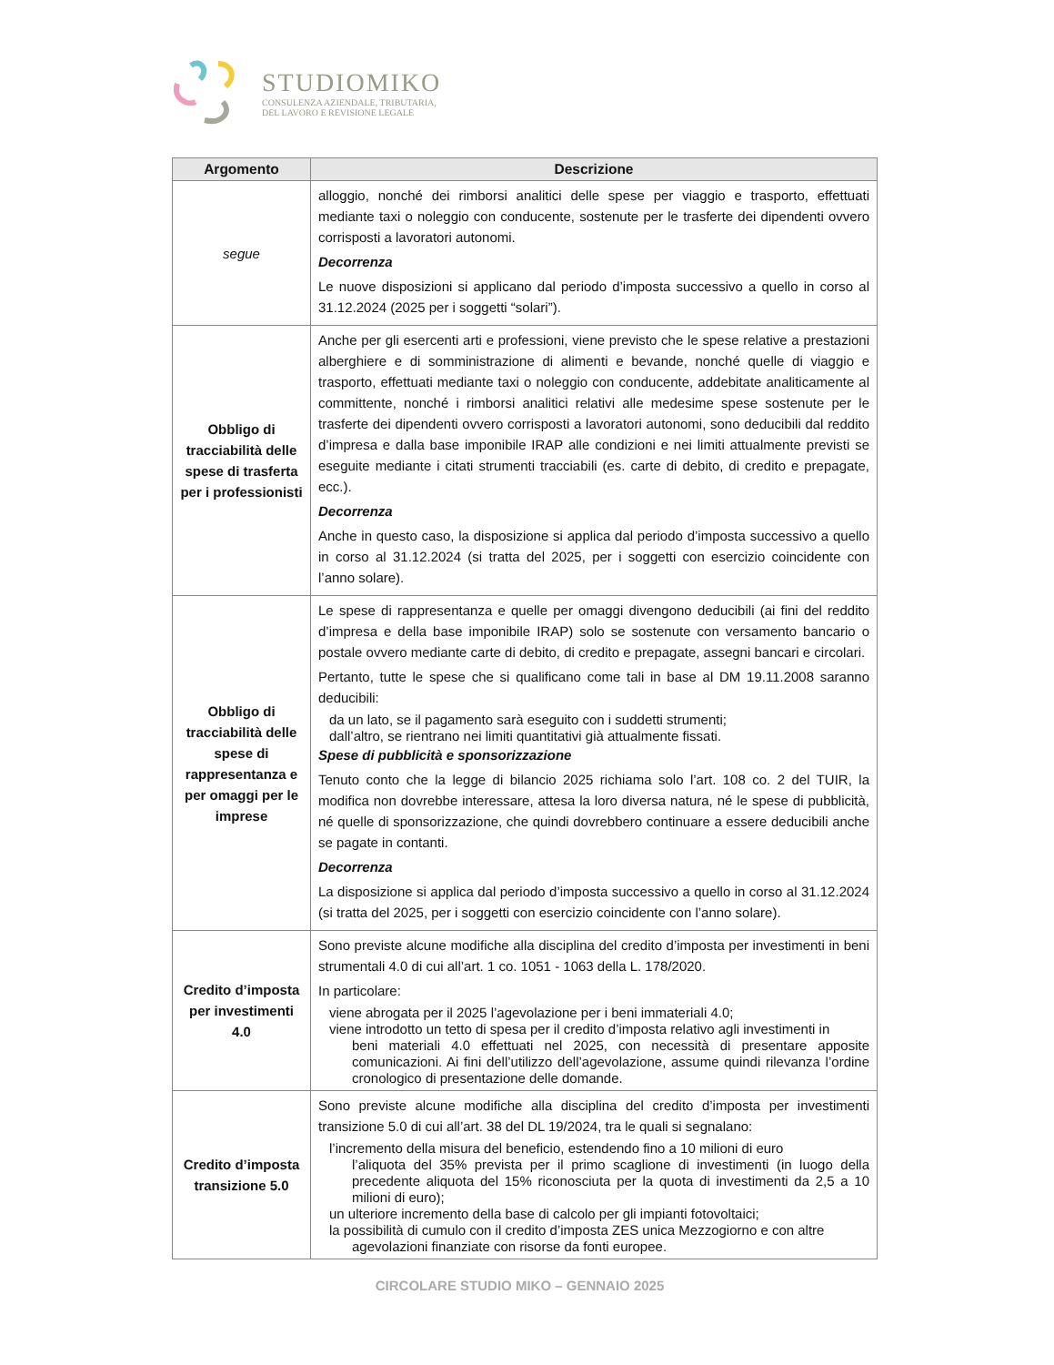STUDIOMIKO
CONSULENZA AZIENDALE, TRIBUTARIA,
DEL LAVORO E REVISIONE LEGALE
| Argomento | Descrizione |
| --- | --- |
| segue | alloggio, nonché dei rimborsi analitici delle spese per viaggio e trasporto, effettuati mediante taxi o noleggio con conducente, sostenute per le trasferte dei dipendenti ovvero corrisposti a lavoratori autonomi. Decorrenza Le nuove disposizioni si applicano dal periodo d’imposta successivo a quello in corso al 31.12.2024 (2025 per i soggetti “solari”). |
| Obbligo di tracciabilità delle spese di trasferta per i professionisti | Anche per gli esercenti arti e professioni, viene previsto che le spese relative a prestazioni alberghiere e di somministrazione di alimenti e bevande, nonché quelle di viaggio e trasporto, effettuati mediante taxi o noleggio con conducente, addebitate analiticamente al committente, nonché i rimborsi analitici relativi alle medesime spese sostenute per le trasferte dei dipendenti ovvero corrisposti a lavoratori autonomi, sono deducibili dal reddito d’impresa e dalla base imponibile IRAP alle condizioni e nei limiti attualmente previsti se eseguite mediante i citati strumenti tracciabili (es. carte di debito, di credito e prepagate, ecc.). Decorrenza Anche in questo caso, la disposizione si applica dal periodo d’imposta successivo a quello in corso al 31.12.2024 (si tratta del 2025, per i soggetti con esercizio coincidente con l’anno solare). |
| Obbligo di tracciabilità delle spese di rappresentanza e per omaggi per le imprese | Le spese di rappresentanza e quelle per omaggi divengono deducibili (ai fini del reddito d’impresa e della base imponibile IRAP) solo se sostenute con versamento bancario o postale ovvero mediante carte di debito, di credito e prepagate, assegni bancari e circolari. Pertanto, tutte le spese che si qualificano come tali in base al DM 19.11.2008 saranno deducibili: da un lato, se il pagamento sarà eseguito con i suddetti strumenti; dall’altro, se rientrano nei limiti quantitativi già attualmente fissati. Spese di pubblicità e sponsorizzazione Tenuto conto che la legge di bilancio 2025 richiama solo l’art. 108 co. 2 del TUIR, la modifica non dovrebbe interessare, attesa la loro diversa natura, né le spese di pubblicità, né quelle di sponsorizzazione, che quindi dovrebbero continuare a essere deducibili anche se pagate in contanti. Decorrenza La disposizione si applica dal periodo d’imposta successivo a quello in corso al 31.12.2024 (si tratta del 2025, per i soggetti con esercizio coincidente con l’anno solare). |
| Credito d’imposta per investimenti 4.0 | Sono previste alcune modifiche alla disciplina del credito d’imposta per investimenti in beni strumentali 4.0 di cui all’art. 1 co. 1051 - 1063 della L. 178/2020. In particolare: viene abrogata per il 2025 l’agevolazione per i beni immateriali 4.0; viene introdotto un tetto di spesa per il credito d’imposta relativo agli investimenti in beni materiali 4.0 effettuati nel 2025, con necessità di presentare apposite comunicazioni. Ai fini dell’utilizzo dell’agevolazione, assume quindi rilevanza l’ordine cronologico di presentazione delle domande. |
| Credito d’imposta transizione 5.0 | Sono previste alcune modifiche alla disciplina del credito d’imposta per investimenti transizione 5.0 di cui all’art. 38 del DL 19/2024, tra le quali si segnalano: l’incremento della misura del beneficio, estendendo fino a 10 milioni di euro l’aliquota del 35% prevista per il primo scaglione di investimenti (in luogo della precedente aliquota del 15% riconosciuta per la quota di investimenti da 2,5 a 10 milioni di euro); un ulteriore incremento della base di calcolo per gli impianti fotovoltaici; la possibilità di cumulo con il credito d’imposta ZES unica Mezzogiorno e con altre agevolazioni finanziate con risorse da fonti europee. |
CIRCOLARE STUDIO MIKO – GENNAIO 2025